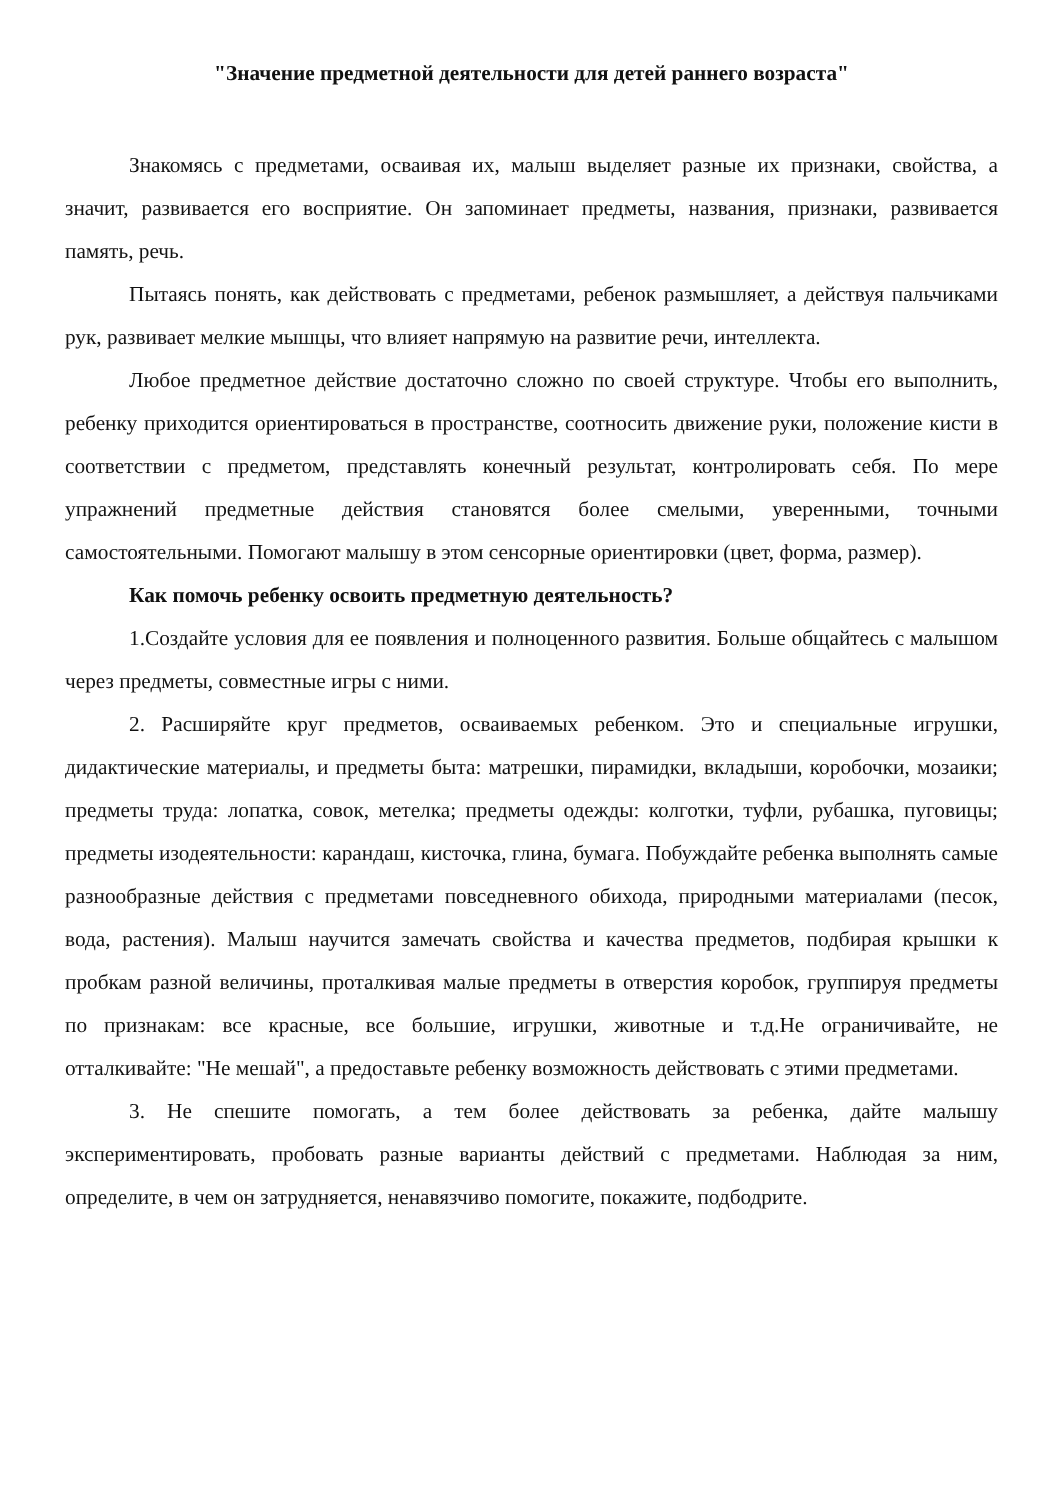"Значение предметной деятельности для детей раннего возраста"
Знакомясь с предметами, осваивая их, малыш выделяет разные их признаки, свойства, а значит, развивается его восприятие. Он запоминает предметы, названия, признаки, развивается память, речь.
Пытаясь понять, как действовать с предметами, ребенок размышляет, а действуя пальчиками рук, развивает мелкие мышцы, что влияет напрямую на развитие речи, интеллекта.
Любое предметное действие достаточно сложно по своей структуре. Чтобы его выполнить, ребенку приходится ориентироваться в пространстве, соотносить движение руки, положение кисти в соответствии с предметом, представлять конечный результат, контролировать себя. По мере упражнений предметные действия становятся более смелыми, уверенными, точными самостоятельными. Помогают малышу в этом сенсорные ориентировки (цвет, форма, размер).
Как помочь ребенку освоить предметную деятельность?
1.Создайте условия для ее появления и полноценного развития. Больше общайтесь с малышом через предметы, совместные игры с ними.
2. Расширяйте круг предметов, осваиваемых ребенком. Это и специальные игрушки, дидактические материалы, и предметы быта: матрешки, пирамидки, вкладыши, коробочки, мозаики; предметы труда: лопатка, совок, метелка; предметы одежды: колготки, туфли, рубашка, пуговицы; предметы изодеятельности: карандаш, кисточка, глина, бумага. Побуждайте ребенка выполнять самые разнообразные действия с предметами повседневного обихода, природными материалами (песок, вода, растения). Малыш научится замечать свойства и качества предметов, подбирая крышки к пробкам разной величины, проталкивая малые предметы в отверстия коробок, группируя предметы по признакам: все красные, все большие, игрушки, животные и т.д.Не ограничивайте, не отталкивайте: "Не мешай", а предоставьте ребенку возможность действовать с этими предметами.
3. Не спешите помогать, а тем более действовать за ребенка, дайте малышу экспериментировать, пробовать разные варианты действий с предметами. Наблюдая за ним, определите, в чем он затрудняется, ненавязчиво помогите, покажите, подбодрите.